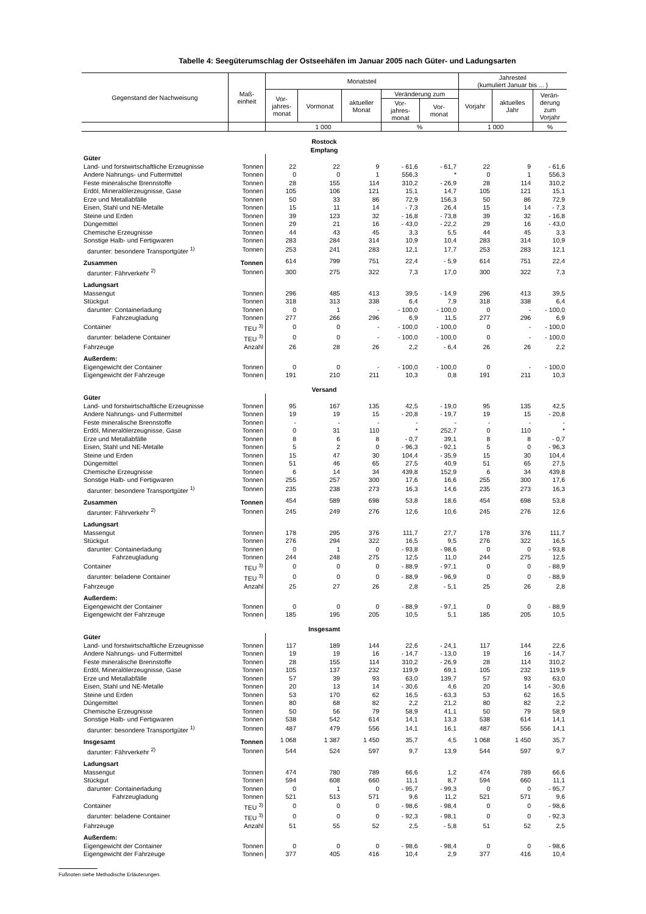Tabelle 4: Seegüterumschlag der Ostseehäfen im Januar 2005 nach Güter- und Ladungsarten
| Gegenstand der Nachweisung | Maß- einheit | Monatsteil | | | | | Jahresteil (kumuliert Januar bis ... ) | | |
| --- | --- | --- | --- | --- | --- | --- | --- | --- | --- |
| | | Vor- jahres- monat | Vormonat | aktueller Monat | Veränderung zum | | Vorjahr | aktuelles Jahr | Verän- derung zum Vorjahr |
| | | | | | Vor- jahres- monat | Vor- monat | | | |
| | | 1 000 | | | % | | 1 000 | | % |
| Rostock Empfang | | | | | | | | | |
| Güter | | | | | | | | | |
| Land- und forstwirtschaftliche Erzeugnisse | Tonnen | 22 | 22 | 9 | - 61,6 | - 61,7 | 22 | 9 | - 61,6 |
| Andere Nahrungs- und Futtermittel | Tonnen | 0 | 0 | 1 | 556,3 | * | 0 | 1 | 556,3 |
| Feste mineralische Brennstoffe | Tonnen | 28 | 155 | 114 | 310,2 | - 26,9 | 28 | 114 | 310,2 |
| Erdöl, Mineralölerzeugnisse, Gase | Tonnen | 105 | 106 | 121 | 15,1 | 14,7 | 105 | 121 | 15,1 |
| Erze und Metallabfälle | Tonnen | 50 | 33 | 86 | 72,9 | 156,3 | 50 | 86 | 72,9 |
| Eisen, Stahl und NE-Metalle | Tonnen | 15 | 11 | 14 | - 7,3 | 26,4 | 15 | 14 | - 7,3 |
| Steine und Erden | Tonnen | 39 | 123 | 32 | - 16,8 | - 73,8 | 39 | 32 | - 16,8 |
| Düngemittel | Tonnen | 29 | 21 | 16 | - 43,0 | - 22,2 | 29 | 16 | - 43,0 |
| Chemische Erzeugnisse | Tonnen | 44 | 43 | 45 | 3,3 | 5,5 | 44 | 45 | 3,3 |
| Sonstige Halb- und Fertigwaren | Tonnen | 283 | 284 | 314 | 10,9 | 10,4 | 283 | 314 | 10,9 |
| darunter: besondere Transportgüter <sup>1)</sup> | Tonnen | 253 | 241 | 283 | 12,1 | 17,7 | 253 | 283 | 12,1 |
| Zusammen | Tonnen | 614 | 799 | 751 | 22,4 | - 5,9 | 614 | 751 | 22,4 |
| darunter: Fährverkehr <sup>2)</sup> | Tonnen | 300 | 275 | 322 | 7,3 | 17,0 | 300 | 322 | 7,3 |
| Ladungsart | | | | | | | | | |
| Massengut | Tonnen | 296 | 485 | 413 | 39,5 | - 14,9 | 296 | 413 | 39,5 |
| Stückgut | Tonnen | 318 | 313 | 338 | 6,4 | 7,9 | 318 | 338 | 6,4 |
| darunter: Containerladung | Tonnen | 0 | 1 | - | - 100,0 | - 100,0 | 0 | - | - 100,0 |
| Fahrzeugladung | Tonnen | 277 | 266 | 296 | 6,9 | 11,5 | 277 | 296 | 6,9 |
| Container | TEU <sup>3)</sup> | 0 | 0 | - | - 100,0 | - 100,0 | 0 | - | - 100,0 |
| darunter: beladene Container | TEU <sup>3)</sup> | 0 | 0 | - | - 100,0 | - 100,0 | 0 | - | - 100,0 |
| Fahrzeuge | Anzahl | 26 | 28 | 26 | 2,2 | - 6,4 | 26 | 26 | 2,2 |
| Außerdem: | | | | | | | | | |
| Eigengewicht der Container | Tonnen | 0 | 0 | - | - 100,0 | - 100,0 | 0 | - | - 100,0 |
| Eigengewicht der Fahrzeuge | Tonnen | 191 | 210 | 211 | 10,3 | 0,8 | 191 | 211 | 10,3 |
| Versand | | | | | | | | | |
| Güter | | | | | | | | | |
| Land- und forstwirtschaftliche Erzeugnisse | Tonnen | 95 | 167 | 135 | 42,5 | - 19,0 | 95 | 135 | 42,5 |
| Andere Nahrungs- und Futtermittel | Tonnen | 19 | 19 | 15 | - 20,8 | - 19,7 | 19 | 15 | - 20,8 |
| Feste mineralische Brennstoffe | Tonnen | - | - | - | - | - | - | - | - |
| Erdöl, Mineralölerzeugnisse, Gase | Tonnen | 0 | 31 | 110 | * | 252,7 | 0 | 110 | * |
| Erze und Metallabfälle | Tonnen | 8 | 6 | 8 | - 0,7 | 39,1 | 8 | 8 | - 0,7 |
| Eisen, Stahl und NE-Metalle | Tonnen | 5 | 2 | 0 | - 96,3 | - 92,1 | 5 | 0 | - 96,3 |
| Steine und Erden | Tonnen | 15 | 47 | 30 | 104,4 | - 35,9 | 15 | 30 | 104,4 |
| Düngemittel | Tonnen | 51 | 46 | 65 | 27,5 | 40,9 | 51 | 65 | 27,5 |
| Chemische Erzeugnisse | Tonnen | 6 | 14 | 34 | 439,8 | 152,9 | 6 | 34 | 439,8 |
| Sonstige Halb- und Fertigwaren | Tonnen | 255 | 257 | 300 | 17,6 | 16,6 | 255 | 300 | 17,6 |
| darunter: besondere Transportgüter <sup>1)</sup> | Tonnen | 235 | 238 | 273 | 16,3 | 14,6 | 235 | 273 | 16,3 |
| Zusammen | Tonnen | 454 | 589 | 698 | 53,8 | 18,6 | 454 | 698 | 53,8 |
| darunter: Fährverkehr <sup>2)</sup> | Tonnen | 245 | 249 | 276 | 12,6 | 10,6 | 245 | 276 | 12,6 |
| Ladungsart | | | | | | | | | |
| Massengut | Tonnen | 178 | 295 | 376 | 111,7 | 27,7 | 178 | 376 | 111,7 |
| Stückgut | Tonnen | 276 | 294 | 322 | 16,5 | 9,5 | 276 | 322 | 16,5 |
| darunter: Containerladung | Tonnen | 0 | 1 | 0 | - 93,8 | - 98,6 | 0 | 0 | - 93,8 |
| Fahrzeugladung | Tonnen | 244 | 248 | 275 | 12,5 | 11,0 | 244 | 275 | 12,5 |
| Container | TEU <sup>3)</sup> | 0 | 0 | 0 | - 88,9 | - 97,1 | 0 | 0 | - 88,9 |
| darunter: beladene Container | TEU <sup>3)</sup> | 0 | 0 | 0 | - 88,9 | - 96,9 | 0 | 0 | - 88,9 |
| Fahrzeuge | Anzahl | 25 | 27 | 26 | 2,8 | - 5,1 | 25 | 26 | 2,8 |
| Außerdem: | | | | | | | | | |
| Eigengewicht der Container | Tonnen | 0 | 0 | 0 | - 88,9 | - 97,1 | 0 | 0 | - 88,9 |
| Eigengewicht der Fahrzeuge | Tonnen | 185 | 195 | 205 | 10,5 | 5,1 | 185 | 205 | 10,5 |
| Insgesamt | | | | | | | | | |
| Güter | | | | | | | | | |
| Land- und forstwirtschaftliche Erzeugnisse | Tonnen | 117 | 189 | 144 | 22,6 | - 24,1 | 117 | 144 | 22,6 |
| Andere Nahrungs- und Futtermittel | Tonnen | 19 | 19 | 16 | - 14,7 | - 13,0 | 19 | 16 | - 14,7 |
| Feste mineralische Brennstoffe | Tonnen | 28 | 155 | 114 | 310,2 | - 26,9 | 28 | 114 | 310,2 |
| Erdöl, Mineralölerzeugnisse, Gase | Tonnen | 105 | 137 | 232 | 119,9 | 69,1 | 105 | 232 | 119,9 |
| Erze und Metallabfälle | Tonnen | 57 | 39 | 93 | 63,0 | 139,7 | 57 | 93 | 63,0 |
| Eisen, Stahl und NE-Metalle | Tonnen | 20 | 13 | 14 | - 30,6 | 4,6 | 20 | 14 | - 30,6 |
| Steine und Erden | Tonnen | 53 | 170 | 62 | 16,5 | - 63,3 | 53 | 62 | 16,5 |
| Düngemittel | Tonnen | 80 | 68 | 82 | 2,2 | 21,2 | 80 | 82 | 2,2 |
| Chemische Erzeugnisse | Tonnen | 50 | 56 | 79 | 58,9 | 41,1 | 50 | 79 | 58,9 |
| Sonstige Halb- und Fertigwaren | Tonnen | 538 | 542 | 614 | 14,1 | 13,3 | 538 | 614 | 14,1 |
| darunter: besondere Transportgüter <sup>1)</sup> | Tonnen | 487 | 479 | 556 | 14,1 | 16,1 | 487 | 556 | 14,1 |
| Insgesamt | Tonnen | 1 068 | 1 387 | 1 450 | 35,7 | 4,5 | 1 068 | 1 450 | 35,7 |
| darunter: Fährverkehr <sup>2)</sup> | Tonnen | 544 | 524 | 597 | 9,7 | 13,9 | 544 | 597 | 9,7 |
| Ladungsart | | | | | | | | | |
| Massengut | Tonnen | 474 | 780 | 789 | 66,6 | 1,2 | 474 | 789 | 66,6 |
| Stückgut | Tonnen | 594 | 608 | 660 | 11,1 | 8,7 | 594 | 660 | 11,1 |
| darunter: Containerladung | Tonnen | 0 | 1 | 0 | - 95,7 | - 99,3 | 0 | 0 | - 95,7 |
| Fahrzeugladung | Tonnen | 521 | 513 | 571 | 9,6 | 11,2 | 521 | 571 | 9,6 |
| Container | TEU <sup>3)</sup> | 0 | 0 | 0 | - 98,6 | - 98,4 | 0 | 0 | - 98,6 |
| darunter: beladene Container | TEU <sup>3)</sup> | 0 | 0 | 0 | - 92,3 | - 98,1 | 0 | 0 | - 92,3 |
| Fahrzeuge | Anzahl | 51 | 55 | 52 | 2,5 | - 5,8 | 51 | 52 | 2,5 |
| Außerdem: | | | | | | | | | |
| Eigengewicht der Container | Tonnen | 0 | 0 | 0 | - 98,6 | - 98,4 | 0 | 0 | - 98,6 |
| Eigengewicht der Fahrzeuge | Tonnen | 377 | 405 | 416 | 10,4 | 2,9 | 377 | 416 | 10,4 |
Fußnoten siehe Methodische Erläuterungen.